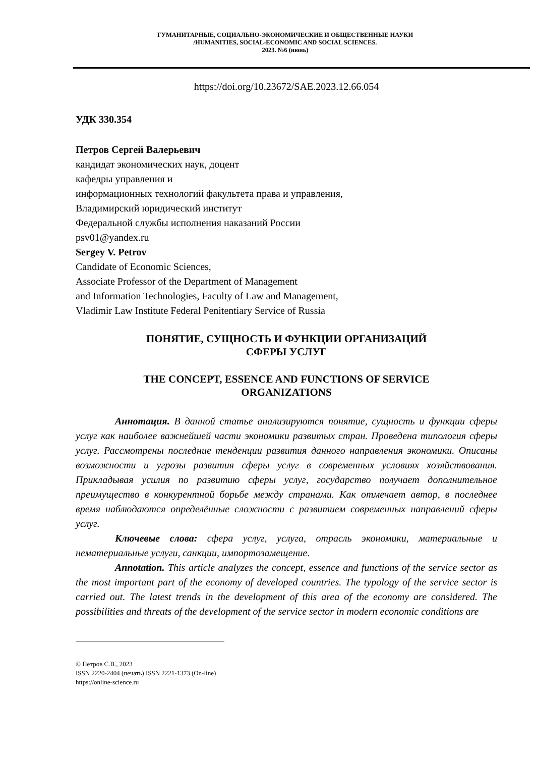ГУМАНИТАРНЫЕ, СОЦИАЛЬНО-ЭКОНОМИЧЕСКИЕ И ОБЩЕСТВЕННЫЕ НАУКИ
/HUMANITIES, SOCIAL-ECONOMIC AND SOCIAL SCIENCES.
2023. №6 (июнь)
https://doi.org/10.23672/SAE.2023.12.66.054
УДК 330.354
Петров Сергей Валерьевич
кандидат экономических наук, доцент
кафедры управления и
информационных технологий факультета права и управления,
Владимирский юридический институт
Федеральной службы исполнения наказаний России
psv01@yandex.ru
Sergey V. Petrov
Candidate of Economic Sciences,
Associate Professor of the Department of Management
and Information Technologies, Faculty of Law and Management,
Vladimir Law Institute Federal Penitentiary Service of Russia
ПОНЯТИЕ, СУЩНОСТЬ И ФУНКЦИИ ОРГАНИЗАЦИЙ
СФЕРЫ УСЛУГ
THE CONCEPT, ESSENCE AND FUNCTIONS OF SERVICE
ORGANIZATIONS
Аннотация. В данной статье анализируются понятие, сущность и функции сферы услуг как наиболее важнейшей части экономики развитых стран. Проведена типология сферы услуг. Рассмотрены последние тенденции развития данного направления экономики. Описаны возможности и угрозы развития сферы услуг в современных условиях хозяйствования. Прикладывая усилия по развитию сферы услуг, государство получает дополнительное преимущество в конкурентной борьбе между странами. Как отмечает автор, в последнее время наблюдаются определённые сложности с развитием современных направлений сферы услуг.
Ключевые слова: сфера услуг, услуга, отрасль экономики, материальные и нематериальные услуги, санкции, импортозамещение.
Annotation. This article analyzes the concept, essence and functions of the service sector as the most important part of the economy of developed countries. The typology of the service sector is carried out. The latest trends in the development of this area of the economy are considered. The possibilities and threats of the development of the service sector in modern economic conditions are
© Петров С.В., 2023
ISSN 2220-2404 (печать) ISSN 2221-1373 (On-line)
https://online-science.ru